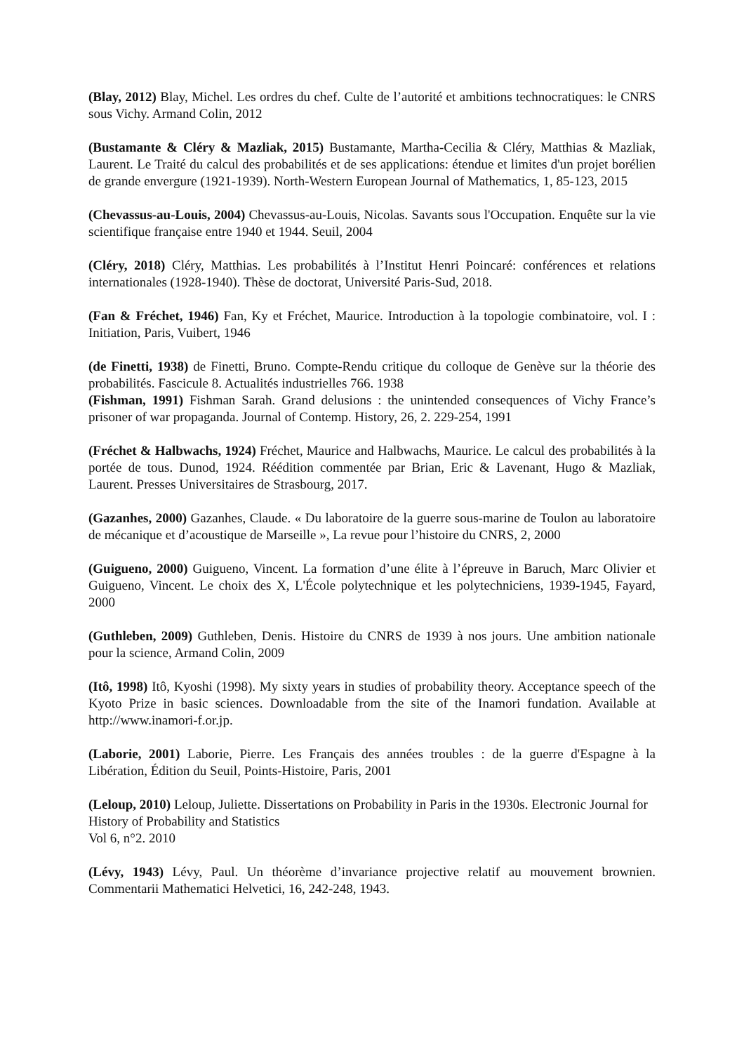(Blay, 2012) Blay, Michel. Les ordres du chef. Culte de l’autorité et ambitions technocratiques: le CNRS sous Vichy. Armand Colin, 2012
(Bustamante & Cléry & Mazliak, 2015) Bustamante, Martha-Cecilia & Cléry, Matthias & Mazliak, Laurent. Le Traité du calcul des probabilités et de ses applications: étendue et limites d'un projet borélien de grande envergure (1921-1939). North-Western European Journal of Mathematics, 1, 85-123, 2015
(Chevassus-au-Louis, 2004) Chevassus-au-Louis, Nicolas. Savants sous l'Occupation. Enquête sur la vie scientifique française entre 1940 et 1944. Seuil, 2004
(Cléry, 2018) Cléry, Matthias. Les probabilités à l’Institut Henri Poincaré: conférences et relations internationales (1928-1940). Thèse de doctorat, Université Paris-Sud, 2018.
(Fan & Fréchet, 1946) Fan, Ky et Fréchet, Maurice. Introduction à la topologie combinatoire, vol. I : Initiation, Paris, Vuibert, 1946
(de Finetti, 1938) de Finetti, Bruno. Compte-Rendu critique du colloque de Genève sur la théorie des probabilités. Fascicule 8. Actualités industrielles 766. 1938
(Fishman, 1991) Fishman Sarah. Grand delusions : the unintended consequences of Vichy France’s prisoner of war propaganda. Journal of Contemp. History, 26, 2. 229-254, 1991
(Fréchet & Halbwachs, 1924) Fréchet, Maurice and Halbwachs, Maurice. Le calcul des probabilités à la portée de tous. Dunod, 1924. Réédition commentée par Brian, Eric & Lavenant, Hugo & Mazliak, Laurent. Presses Universitaires de Strasbourg, 2017.
(Gazanhes, 2000) Gazanhes, Claude. « Du laboratoire de la guerre sous-marine de Toulon au laboratoire de mécanique et d’acoustique de Marseille », La revue pour l’histoire du CNRS, 2, 2000
(Guigueno, 2000) Guigueno, Vincent. La formation d’une élite à l’épreuve in Baruch, Marc Olivier et Guigueno, Vincent. Le choix des X, L'École polytechnique et les polytechniciens, 1939-1945, Fayard, 2000
(Guthleben, 2009) Guthleben, Denis. Histoire du CNRS de 1939 à nos jours. Une ambition nationale pour la science, Armand Colin, 2009
(Itô, 1998) Itô, Kyoshi (1998). My sixty years in studies of probability theory. Acceptance speech of the Kyoto Prize in basic sciences. Downloadable from the site of the Inamori fundation. Available at http://www.inamori-f.or.jp.
(Laborie, 2001) Laborie, Pierre. Les Français des années troubles : de la guerre d'Espagne à la Libération, Édition du Seuil, Points-Histoire, Paris, 2001
(Leloup, 2010) Leloup, Juliette. Dissertations on Probability in Paris in the 1930s. Electronic Journal for History of Probability and Statistics
Vol 6, n°2. 2010
(Lévy, 1943) Lévy, Paul. Un théorème d’invariance projective relatif au mouvement brownien. Commentarii Mathematici Helvetici, 16, 242-248, 1943.